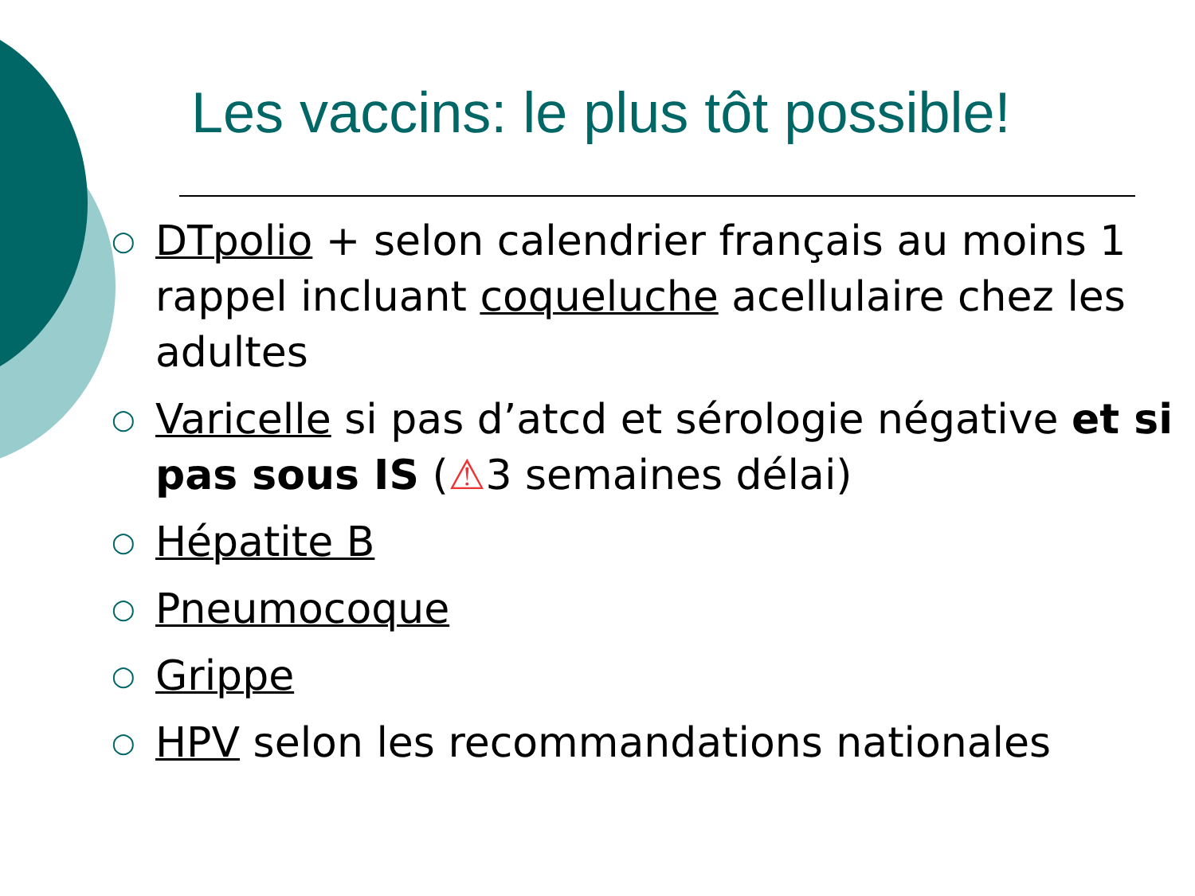Les vaccins: le plus tôt possible!
○ DTpolio + selon calendrier français au moins 1 rappel incluant coqueluche acellulaire chez les adultes
○ Varicelle si pas d’atcd et sérologie négative et si pas sous IS (⚠3 semaines délai)
○ Hépatite B
○ Pneumocoque
○ Grippe
○ HPV selon les recommandations nationales